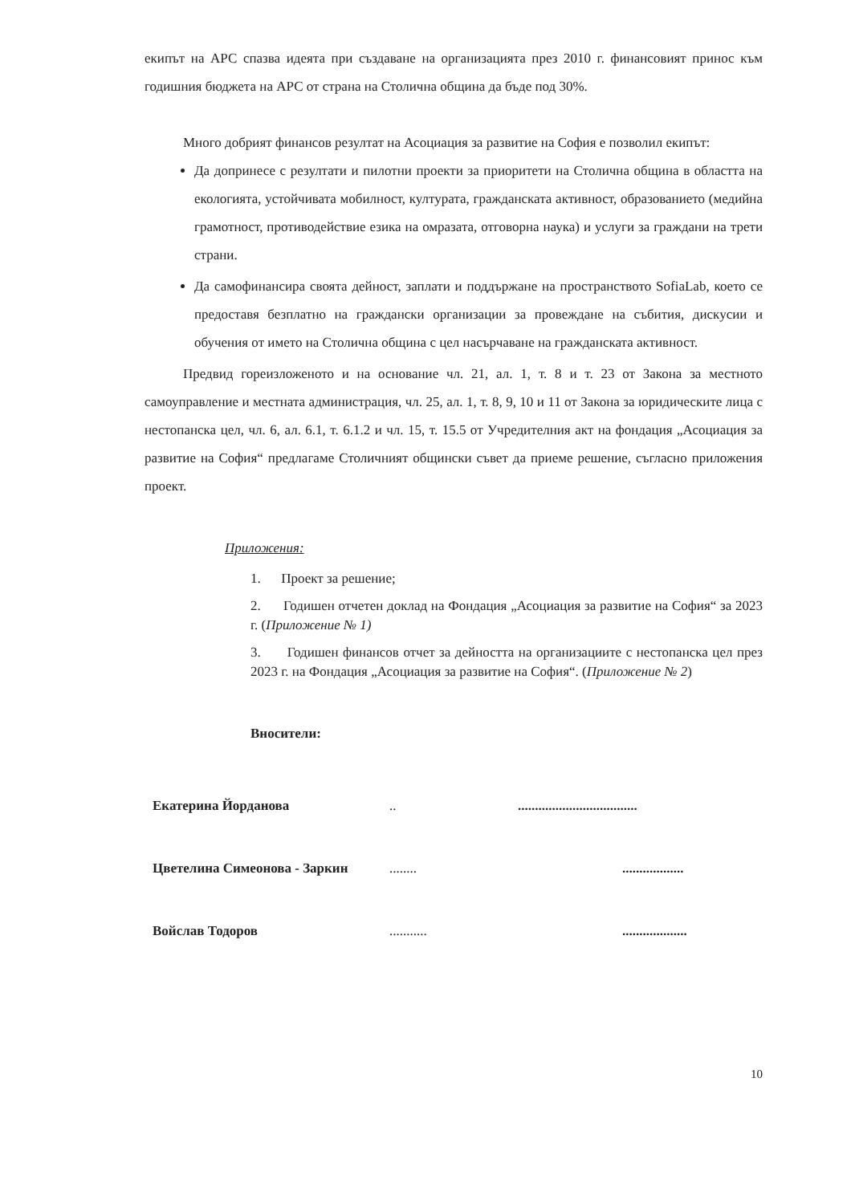екипът на АРС спазва идеята при създаване на организацията през 2010 г. финансовият принос към годишния бюджета на АРС от страна на Столична община да бъде под 30%.
Много добрият финансов резултат на Асоциация за развитие на София е позволил екипът:
Да допринесе с резултати и пилотни проекти за приоритети на Столична община в областта на екологията, устойчивата мобилност, културата, гражданската активност, образованието (медийна грамотност, противодействие езика на омразата, отговорна наука) и услуги за граждани на трети страни.
Да самофинансира своята дейност, заплати и поддържане на пространството SofiaLab, което се предоставя безплатно на граждански организации за провеждане на събития, дискусии и обучения от името на Столична община с цел насърчаване на гражданската активност.
Предвид гореизложеното и на основание чл. 21, ал. 1, т. 8 и т. 23 от Закона за местното самоуправление и местната администрация, чл. 25, ал. 1, т. 8, 9, 10 и 11 от Закона за юридическите лица с нестопанска цел, чл. 6, ал. 6.1, т. 6.1.2 и чл. 15, т. 15.5 от Учредителния акт на фондация „Асоциация за развитие на София“ предлагаме Столичният общински съвет да приеме решение, съгласно приложения проект.
Приложения:
1. Проект за решение;
2. Годишен отчетен доклад на Фондация „Асоциация за развитие на София“ за 2023 г. (Приложение № 1)
3. Годишен финансов отчет за дейността на организациите с нестопанска цел през 2023 г. на Фондация „Асоциация за развитие на София“. (Приложение № 2)
Вносители:
Екатерина Йорданова.....................................
Цветелина Симеонова - Заркин..........................
Войслав Тодоров..............................
10